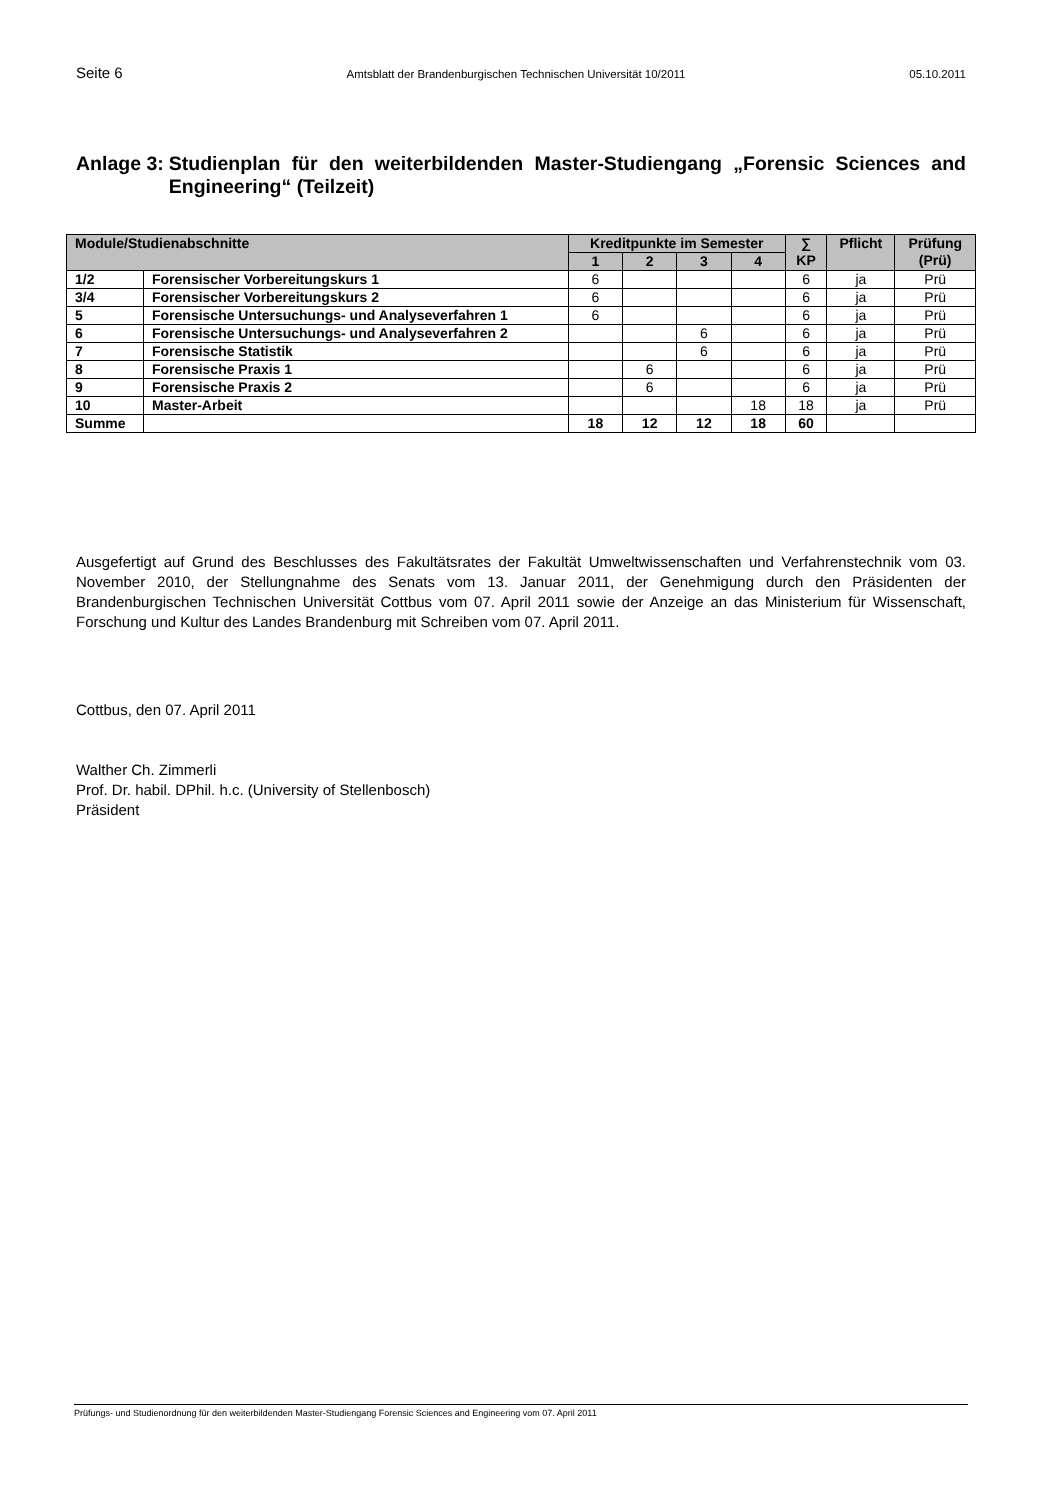Seite 6 Amtsblatt der Brandenburgischen Technischen Universität 10/2011 05.10.2011
Anlage 3: Studienplan für den weiterbildenden Master-Studiengang „Forensic Sciences and Engineering“ (Teilzeit)
| Module/Studienabschnitte | | Kreditpunkte im Semester | | | | ∑ KP | Pflicht | Prüfung (Prü) |
| --- | --- | --- | --- | --- | --- | --- | --- | --- |
| | | 1 | 2 | 3 | 4 | | | |
| 1/2 | Forensischer Vorbereitungskurs 1 | 6 | | | | 6 | ja | Prü |
| 3/4 | Forensischer Vorbereitungskurs 2 | 6 | | | | 6 | ja | Prü |
| 5 | Forensische Untersuchungs- und Analyseverfahren 1 | 6 | | | | 6 | ja | Prü |
| 6 | Forensische Untersuchungs- und Analyseverfahren 2 | | | 6 | | 6 | ja | Prü |
| 7 | Forensische Statistik | | | 6 | | 6 | ja | Prü |
| 8 | Forensische Praxis 1 | | 6 | | | 6 | ja | Prü |
| 9 | Forensische Praxis 2 | | 6 | | | 6 | ja | Prü |
| 10 | Master-Arbeit | | | | 18 | 18 | ja | Prü |
| Summe | | 18 | 12 | 12 | 18 | 60 | | |
Ausgefertigt auf Grund des Beschlusses des Fakultätsrates der Fakultät Umweltwissenschaften und Verfahrenstechnik vom 03. November 2010, der Stellungnahme des Senats vom 13. Januar 2011, der Genehmigung durch den Präsidenten der Brandenburgischen Technischen Universität Cottbus vom 07. April 2011 sowie der Anzeige an das Ministerium für Wissenschaft, Forschung und Kultur des Landes Brandenburg mit Schreiben vom 07. April 2011.
Cottbus, den 07. April 2011
Walther Ch. Zimmerli
Prof. Dr. habil. DPhil. h.c. (University of Stellenbosch)
Präsident
Prüfungs- und Studienordnung für den weiterbildenden Master-Studiengang Forensic Sciences and Engineering vom 07. April 2011